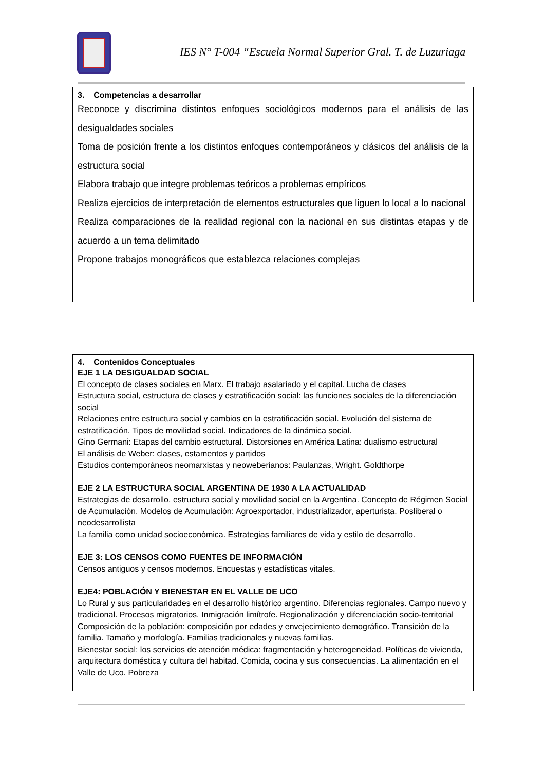IES N° T-004 “Escuela Normal Superior Gral. T. de Luzuriaga
3. Competencias a desarrollar
Reconoce y discrimina distintos enfoques sociológicos modernos para el análisis de las desigualdades sociales
Toma de posición frente a los distintos enfoques contemporáneos y clásicos del análisis de la estructura social
Elabora trabajo que integre problemas teóricos a problemas empíricos
Realiza ejercicios de interpretación de elementos estructurales que liguen lo local a lo nacional
Realiza comparaciones de la realidad regional con la nacional en sus distintas etapas y de acuerdo a un tema delimitado
Propone trabajos monográficos que establezca relaciones complejas
4. Contenidos Conceptuales
EJE 1 LA DESIGUALDAD SOCIAL
El concepto de clases sociales en Marx. El trabajo asalariado y el capital. Lucha de clases
Estructura social, estructura de clases y estratificación social: las funciones sociales de la diferenciación social
Relaciones entre estructura social y cambios en la estratificación social. Evolución del sistema de estratificación. Tipos de movilidad social. Indicadores de la dinámica social.
Gino Germani: Etapas del cambio estructural. Distorsiones en América Latina: dualismo estructural
El análisis de Weber: clases, estamentos y partidos
Estudios contemporáneos neomarxistas y neoweberianos: Paulanzas, Wright. Goldthorpe
EJE 2 LA ESTRUCTURA SOCIAL ARGENTINA DE 1930 A LA ACTUALIDAD
Estrategias de desarrollo, estructura social y movilidad social en la Argentina. Concepto de Régimen Social de Acumulación. Modelos de Acumulación: Agroexportador, industrializador, aperturista. Posliberal o neodesarrollista
La familia como unidad socioeconómica. Estrategias familiares de vida y estilo de desarrollo.
EJE 3: LOS CENSOS COMO FUENTES DE INFORMACIÓN
Censos antiguos y censos modernos. Encuestas y estadísticas vitales.
EJE4: POBLACIÓN Y BIENESTAR EN EL VALLE DE UCO
Lo Rural y sus particularidades en el desarrollo histórico argentino. Diferencias regionales. Campo nuevo y tradicional. Procesos migratorios. Inmigración limítrofe. Regionalización y diferenciación socio-territorial
Composición de la población: composición por edades y envejecimiento demográfico. Transición de la familia. Tamaño y morfología. Familias tradicionales y nuevas familias.
Bienestar social: los servicios de atención médica: fragmentación y heterogeneidad. Políticas de vivienda, arquitectura doméstica y cultura del habitad. Comida, cocina y sus consecuencias. La alimentación en el Valle de Uco. Pobreza